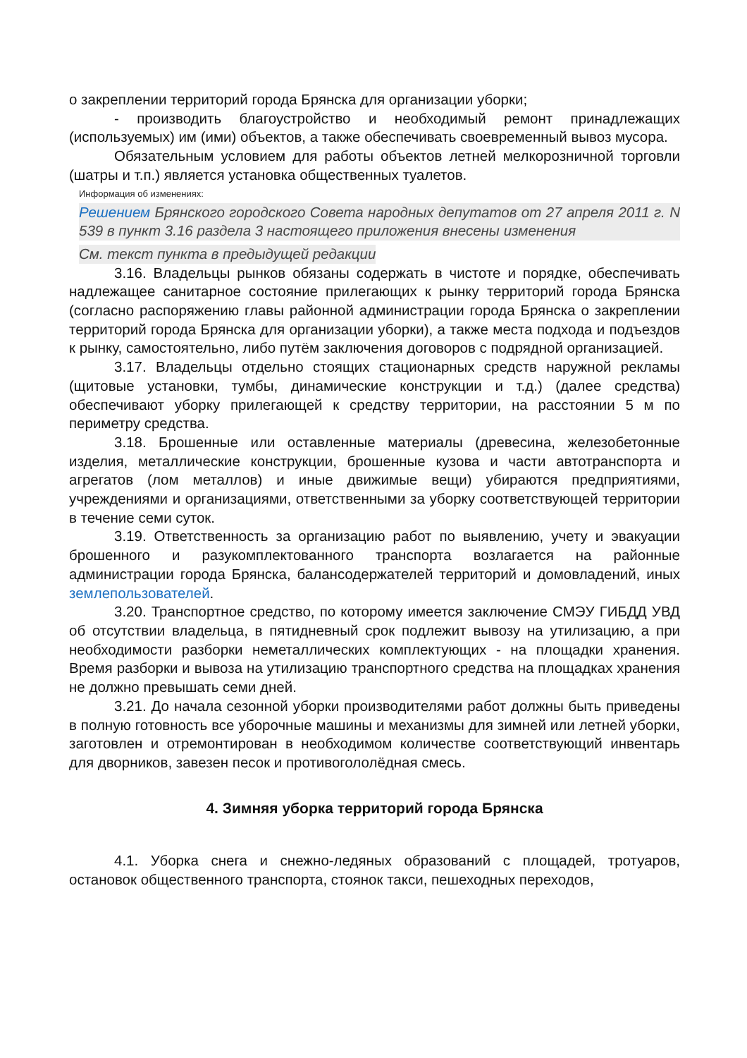о закреплении территорий города Брянска для организации уборки;
- производить благоустройство и необходимый ремонт принадлежащих (используемых) им (ими) объектов, а также обеспечивать своевременный вывоз мусора.
Обязательным условием для работы объектов летней мелкорозничной торговли (шатры и т.п.) является установка общественных туалетов.
Информация об изменениях:
Решением Брянского городского Совета народных депутатов от 27 апреля 2011 г. N 539 в пункт 3.16 раздела 3 настоящего приложения внесены изменения
См. текст пункта в предыдущей редакции
3.16. Владельцы рынков обязаны содержать в чистоте и порядке, обеспечивать надлежащее санитарное состояние прилегающих к рынку территорий города Брянска (согласно распоряжению главы районной администрации города Брянска о закреплении территорий города Брянска для организации уборки), а также места подхода и подъездов к рынку, самостоятельно, либо путём заключения договоров с подрядной организацией.
3.17. Владельцы отдельно стоящих стационарных средств наружной рекламы (щитовые установки, тумбы, динамические конструкции и т.д.) (далее средства) обеспечивают уборку прилегающей к средству территории, на расстоянии 5 м по периметру средства.
3.18. Брошенные или оставленные материалы (древесина, железобетонные изделия, металлические конструкции, брошенные кузова и части автотранспорта и агрегатов (лом металлов) и иные движимые вещи) убираются предприятиями, учреждениями и организациями, ответственными за уборку соответствующей территории в течение семи суток.
3.19. Ответственность за организацию работ по выявлению, учету и эвакуации брошенного и разукомплектованного транспорта возлагается на районные администрации города Брянска, балансодержателей территорий и домовладений, иных землепользователей.
3.20. Транспортное средство, по которому имеется заключение СМЭУ ГИБДД УВД об отсутствии владельца, в пятидневный срок подлежит вывозу на утилизацию, а при необходимости разборки неметаллических комплектующих - на площадки хранения. Время разборки и вывоза на утилизацию транспортного средства на площадках хранения не должно превышать семи дней.
3.21. До начала сезонной уборки производителями работ должны быть приведены в полную готовность все уборочные машины и механизмы для зимней или летней уборки, заготовлен и отремонтирован в необходимом количестве соответствующий инвентарь для дворников, завезен песок и противогололёдная смесь.
4. Зимняя уборка территорий города Брянска
4.1. Уборка снега и снежно-ледяных образований с площадей, тротуаров, остановок общественного транспорта, стоянок такси, пешеходных переходов,